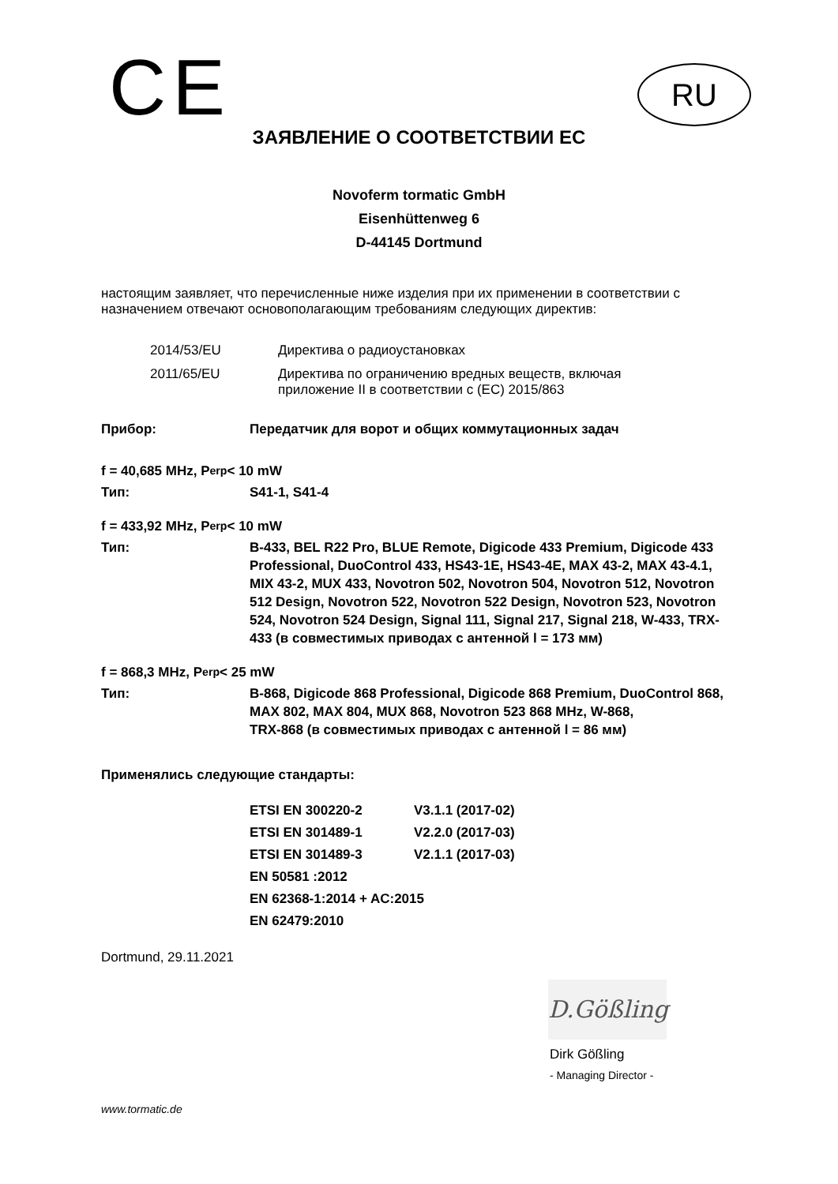CE
RU
ЗАЯВЛЕНИЕ О СООТВЕТСТВИИ ЕС
Novoferm tormatic GmbH
Eisenhüttenweg 6
D-44145 Dortmund
настоящим заявляет, что перечисленные ниже изделия при их применении в соответствии с назначением отвечают основополагающим требованиям следующих директив:
2014/53/EU Директива о радиоустановках
2011/65/EU Директива по ограничению вредных веществ, включая
приложение II в соответствии с (ЕС) 2015/863
Прибор: Передатчик для ворот и общих коммутационных задач
f = 40,685 MHz, P<sub>erp</sub> < 10 mW
Тип: S41-1, S41-4
f = 433,92 MHz, P<sub>erp</sub> < 10 mW
Тип: B-433, BEL R22 Pro, BLUE Remote, Digicode 433 Premium, Digicode 433 Professional, DuoControl 433, HS43-1E, HS43-4E, MAX 43-2, MAX 43-4.1, MIX 43-2, MUX 433, Novotron 502, Novotron 504, Novotron 512, Novotron 512 Design, Novotron 522, Novotron 522 Design, Novotron 523, Novotron 524, Novotron 524 Design, Signal 111, Signal 217, Signal 218, W-433, TRX-433 (в совместимых приводах с антенной l = 173 мм)
f = 868,3 MHz, P<sub>erp</sub> < 25 mW
Тип: B-868, Digicode 868 Professional, Digicode 868 Premium, DuoControl 868, MAX 802, MAX 804, MUX 868, Novotron 523 868 MHz, W-868,
TRX-868 (в совместимых приводах с антенной l = 86 мм)
Применялись следующие стандарты:
ETSI EN 300220-2 V3.1.1 (2017-02)
ETSI EN 301489-1 V2.2.0 (2017-03)
ETSI EN 301489-3 V2.1.1 (2017-03)
EN 50581 :2012
EN 62368-1:2014 + AC:2015
EN 62479:2010
Dortmund, 29.11.2021
D.Gößling
Dirk Gößling
- Managing Director -
www.tormatic.de